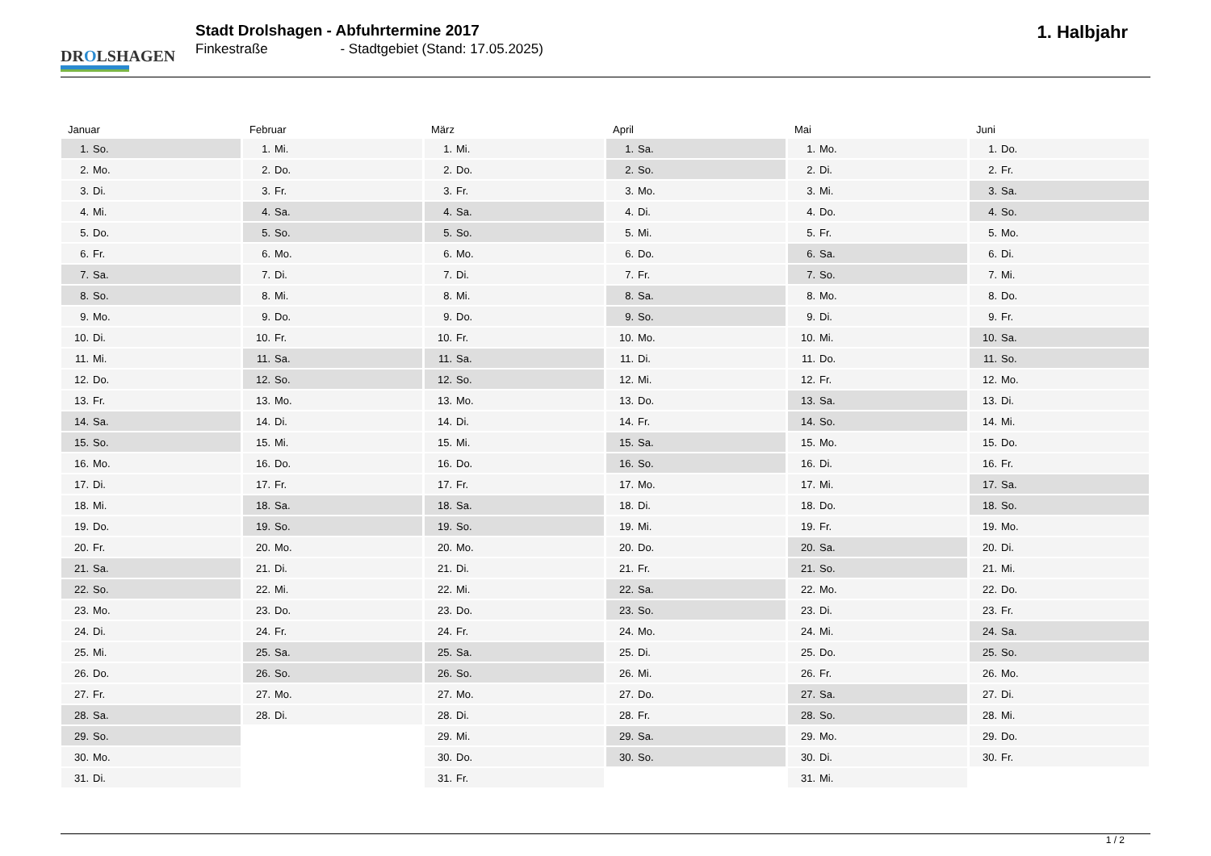DROLSHAGEN
Stadt Drolshagen - Abfuhrtermine 2017
Finkestraße - Stadtgebiet (Stand: 17.05.2025)
1. Halbjahr
Januar
| 1. | So. |
| 2. | Mo. |
| 3. | Di. |
| 4. | Mi. |
| 5. | Do. |
| 6. | Fr. |
| 7. | Sa. |
| 8. | So. |
| 9. | Mo. |
| 10. | Di. |
| 11. | Mi. |
| 12. | Do. |
| 13. | Fr. |
| 14. | Sa. |
| 15. | So. |
| 16. | Mo. |
| 17. | Di. |
| 18. | Mi. |
| 19. | Do. |
| 20. | Fr. |
| 21. | Sa. |
| 22. | So. |
| 23. | Mo. |
| 24. | Di. |
| 25. | Mi. |
| 26. | Do. |
| 27. | Fr. |
| 28. | Sa. |
| 29. | So. |
| 30. | Mo. |
| 31. | Di. |
Februar
| 1. | Mi. |
| 2. | Do. |
| 3. | Fr. |
| 4. | Sa. |
| 5. | So. |
| 6. | Mo. |
| 7. | Di. |
| 8. | Mi. |
| 9. | Do. |
| 10. | Fr. |
| 11. | Sa. |
| 12. | So. |
| 13. | Mo. |
| 14. | Di. |
| 15. | Mi. |
| 16. | Do. |
| 17. | Fr. |
| 18. | Sa. |
| 19. | So. |
| 20. | Mo. |
| 21. | Di. |
| 22. | Mi. |
| 23. | Do. |
| 24. | Fr. |
| 25. | Sa. |
| 26. | So. |
| 27. | Mo. |
| 28. | Di. |
März
| 1. | Mi. |
| 2. | Do. |
| 3. | Fr. |
| 4. | Sa. |
| 5. | So. |
| 6. | Mo. |
| 7. | Di. |
| 8. | Mi. |
| 9. | Do. |
| 10. | Fr. |
| 11. | Sa. |
| 12. | So. |
| 13. | Mo. |
| 14. | Di. |
| 15. | Mi. |
| 16. | Do. |
| 17. | Fr. |
| 18. | Sa. |
| 19. | So. |
| 20. | Mo. |
| 21. | Di. |
| 22. | Mi. |
| 23. | Do. |
| 24. | Fr. |
| 25. | Sa. |
| 26. | So. |
| 27. | Mo. |
| 28. | Di. |
| 29. | Mi. |
| 30. | Do. |
| 31. | Fr. |
April
| 1. | Sa. |
| 2. | So. |
| 3. | Mo. |
| 4. | Di. |
| 5. | Mi. |
| 6. | Do. |
| 7. | Fr. |
| 8. | Sa. |
| 9. | So. |
| 10. | Mo. |
| 11. | Di. |
| 12. | Mi. |
| 13. | Do. |
| 14. | Fr. |
| 15. | Sa. |
| 16. | So. |
| 17. | Mo. |
| 18. | Di. |
| 19. | Mi. |
| 20. | Do. |
| 21. | Fr. |
| 22. | Sa. |
| 23. | So. |
| 24. | Mo. |
| 25. | Di. |
| 26. | Mi. |
| 27. | Do. |
| 28. | Fr. |
| 29. | Sa. |
| 30. | So. |
Mai
| 1. | Mo. |
| 2. | Di. |
| 3. | Mi. |
| 4. | Do. |
| 5. | Fr. |
| 6. | Sa. |
| 7. | So. |
| 8. | Mo. |
| 9. | Di. |
| 10. | Mi. |
| 11. | Do. |
| 12. | Fr. |
| 13. | Sa. |
| 14. | So. |
| 15. | Mo. |
| 16. | Di. |
| 17. | Mi. |
| 18. | Do. |
| 19. | Fr. |
| 20. | Sa. |
| 21. | So. |
| 22. | Mo. |
| 23. | Di. |
| 24. | Mi. |
| 25. | Do. |
| 26. | Fr. |
| 27. | Sa. |
| 28. | So. |
| 29. | Mo. |
| 30. | Di. |
| 31. | Mi. |
Juni
| 1. | Do. |
| 2. | Fr. |
| 3. | Sa. |
| 4. | So. |
| 5. | Mo. |
| 6. | Di. |
| 7. | Mi. |
| 8. | Do. |
| 9. | Fr. |
| 10. | Sa. |
| 11. | So. |
| 12. | Mo. |
| 13. | Di. |
| 14. | Mi. |
| 15. | Do. |
| 16. | Fr. |
| 17. | Sa. |
| 18. | So. |
| 19. | Mo. |
| 20. | Di. |
| 21. | Mi. |
| 22. | Do. |
| 23. | Fr. |
| 24. | Sa. |
| 25. | So. |
| 26. | Mo. |
| 27. | Di. |
| 28. | Mi. |
| 29. | Do. |
| 30. | Fr. |
1 / 2